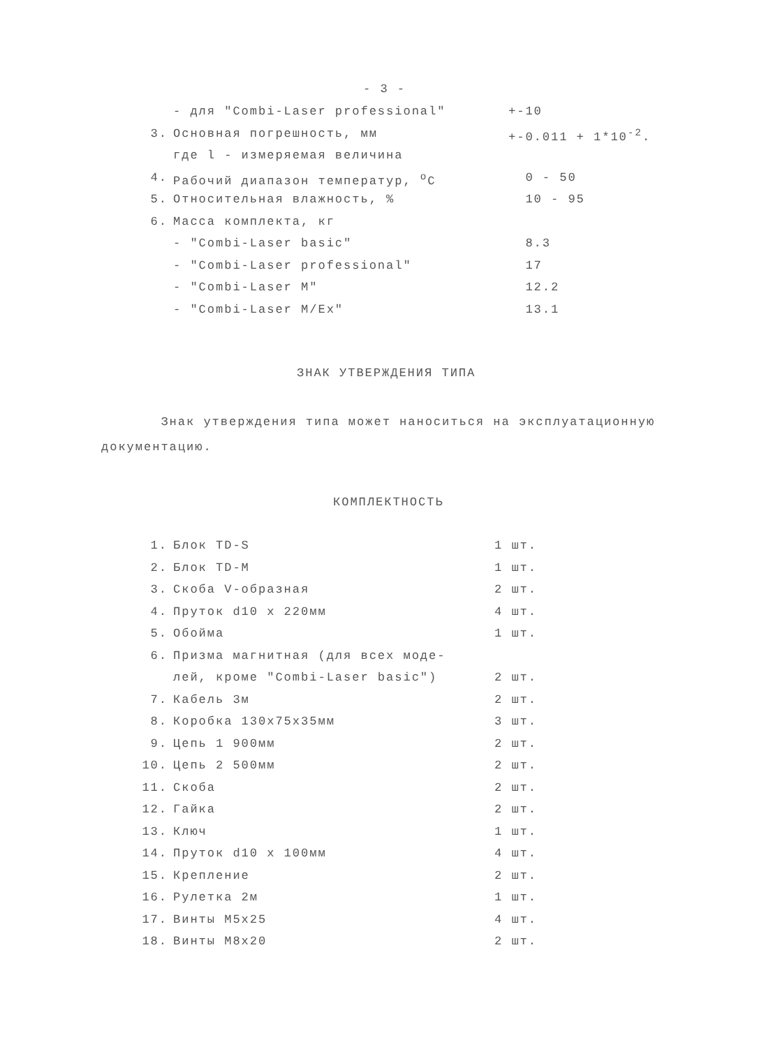- 3 -
| | - для "Combi-Laser professional" | +-10 |
| 3. | Основная погрешность, мм | +-0.011 + 1*10<sup>-2</sup>. |
| | где l - измеряемая величина | |
| 4. | Рабочий диапазон температур, <sup>o</sup>C | 0 - 50 |
| 5. | Относительная влажность, % | 10 - 95 |
| 6. | Масса комплекта, кг | |
| | - "Combi-Laser basic" | 8.3 |
| | - "Combi-Laser professional" | 17 |
| | - "Combi-Laser M" | 12.2 |
| | - "Combi-Laser M/Ex" | 13.1 |
ЗНАК УТВЕРЖДЕНИЯ ТИПА
Знак утверждения типа может наноситься на эксплуатационную документацию.
КОМПЛЕКТНОСТЬ
| 1. | Блок TD-S | 1 шт. |
| 2. | Блок TD-M | 1 шт. |
| 3. | Скоба V-образная | 2 шт. |
| 4. | Пруток d10 x 220мм | 4 шт. |
| 5. | Обойма | 1 шт. |
| 6. | Призма магнитная (для всех моде- | |
| | лей, кроме "Combi-Laser basic") | 2 шт. |
| 7. | Кабель 3м | 2 шт. |
| 8. | Коробка 130x75x35мм | 3 шт. |
| 9. | Цепь 1 900мм | 2 шт. |
| 10. | Цепь 2 500мм | 2 шт. |
| 11. | Скоба | 2 шт. |
| 12. | Гайка | 2 шт. |
| 13. | Ключ | 1 шт. |
| 14. | Пруток d10 x 100мм | 4 шт. |
| 15. | Крепление | 2 шт. |
| 16. | Рулетка 2м | 1 шт. |
| 17. | Винты M5x25 | 4 шт. |
| 18. | Винты M8x20 | 2 шт. |